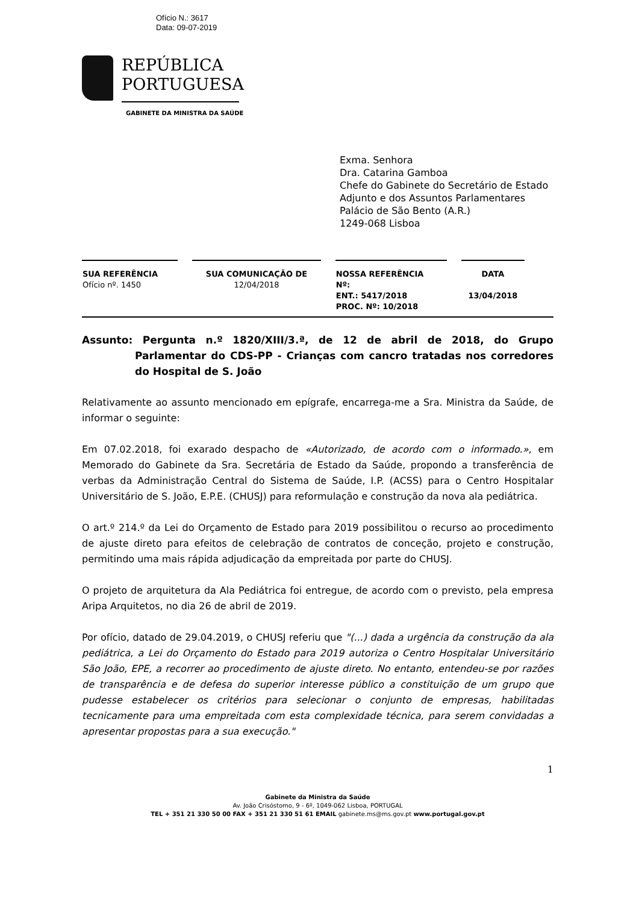Ofício N.: 3617
Data: 09-07-2019
REPÚBLICA
PORTUGUESA
GABINETE DA MINISTRA DA SAÚDE
Exma. Senhora
Dra. Catarina Gamboa
Chefe do Gabinete do Secretário de Estado
Adjunto e dos Assuntos Parlamentares
Palácio de São Bento (A.R.)
1249-068 Lisboa
| SUA REFERÊNCIA | SUA COMUNICAÇÃO DE | NOSSA REFERÊNCIA | DATA |
| --- | --- | --- | --- |
| Ofício nº. 1450 | 12/04/2018 | Nº: ENT.: 5417/2018 PROC. Nº: 10/2018 | 13/04/2018 |
Assunto: Pergunta n.º 1820/XIII/3.ª, de 12 de abril de 2018, do Grupo Parlamentar do CDS-PP - Crianças com cancro tratadas nos corredores do Hospital de S. João
Relativamente ao assunto mencionado em epígrafe, encarrega-me a Sra. Ministra da Saúde, de informar o seguinte:
Em 07.02.2018, foi exarado despacho de «Autorizado, de acordo com o informado.», em Memorado do Gabinete da Sra. Secretária de Estado da Saúde, propondo a transferência de verbas da Administração Central do Sistema de Saúde, I.P. (ACSS) para o Centro Hospitalar Universitário de S. João, E.P.E. (CHUSJ) para reformulação e construção da nova ala pediátrica.
O art.º 214.º da Lei do Orçamento de Estado para 2019 possibilitou o recurso ao procedimento de ajuste direto para efeitos de celebração de contratos de conceção, projeto e construção, permitindo uma mais rápida adjudicação da empreitada por parte do CHUSJ.
O projeto de arquitetura da Ala Pediátrica foi entregue, de acordo com o previsto, pela empresa Aripa Arquitetos, no dia 26 de abril de 2019.
Por ofício, datado de 29.04.2019, o CHUSJ referiu que "(...) dada a urgência da construção da ala pediátrica, a Lei do Orçamento do Estado para 2019 autoriza o Centro Hospitalar Universitário São João, EPE, a recorrer ao procedimento de ajuste direto. No entanto, entendeu-se por razões de transparência e de defesa do superior interesse público a constituição de um grupo que pudesse estabelecer os critérios para selecionar o conjunto de empresas, habilitadas tecnicamente para uma empreitada com esta complexidade técnica, para serem convidadas a apresentar propostas para a sua execução."
1
Gabinete da Ministra da Saúde
Av. João Crisóstomo, 9 - 6º, 1049-062 Lisboa, PORTUGAL
TEL + 351 21 330 50 00 FAX + 351 21 330 51 61 EMAIL gabinete.ms@ms.gov.pt www.portugal.gov.pt